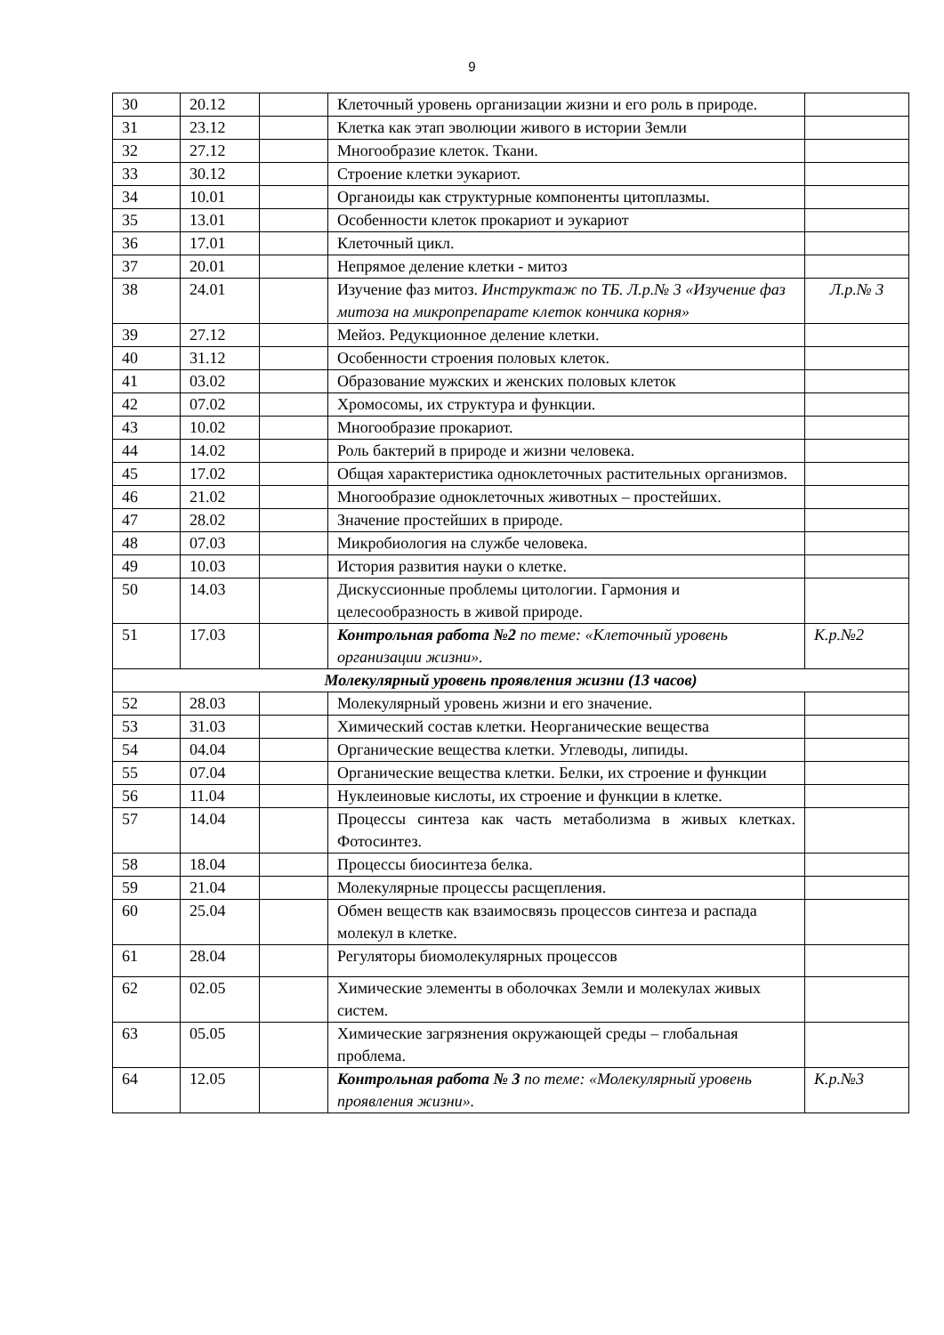9
| 30 | 20.12 | | Клеточный уровень организации жизни и его роль в природе. | |
| 31 | 23.12 | | Клетка как этап эволюции живого в истории Земли | |
| 32 | 27.12 | | Многообразие клеток. Ткани. | |
| 33 | 30.12 | | Строение клетки эукариот. | |
| 34 | 10.01 | | Органоиды как структурные компоненты цитоплазмы. | |
| 35 | 13.01 | | Особенности клеток прокариот и эукариот | |
| 36 | 17.01 | | Клеточный цикл. | |
| 37 | 20.01 | | Непрямое деление клетки - митоз | |
| 38 | 24.01 | | Изучение фаз митоз. Инструктаж по ТБ. Л.р.№ 3 «Изучение фаз митоза на микропрепарате клеток кончика корня» | Л.р.№ 3 |
| 39 | 27.12 | | Мейоз. Редукционное деление клетки. | |
| 40 | 31.12 | | Особенности строения половых клеток. | |
| 41 | 03.02 | | Образование мужских и женских половых клеток | |
| 42 | 07.02 | | Хромосомы, их структура и функции. | |
| 43 | 10.02 | | Многообразие прокариот. | |
| 44 | 14.02 | | Роль бактерий в природе и жизни человека. | |
| 45 | 17.02 | | Общая характеристика одноклеточных растительных организмов. | |
| 46 | 21.02 | | Многообразие одноклеточных животных – простейших. | |
| 47 | 28.02 | | Значение простейших в природе. | |
| 48 | 07.03 | | Микробиология на службе человека. | |
| 49 | 10.03 | | История развития науки о клетке. | |
| 50 | 14.03 | | Дискуссионные проблемы цитологии. Гармония и целесообразность в живой природе. | |
| 51 | 17.03 | | Контрольная работа №2 по теме: «Клеточный уровень организации жизни». | К.р.№2 |
| Молекулярный уровень проявления жизни (13 часов) | | | | |
| 52 | 28.03 | | Молекулярный уровень жизни и его значение. | |
| 53 | 31.03 | | Химический состав клетки. Неорганические вещества | |
| 54 | 04.04 | | Органические вещества клетки. Углеводы, липиды. | |
| 55 | 07.04 | | Органические вещества клетки. Белки, их строение и функции | |
| 56 | 11.04 | | Нуклеиновые кислоты, их строение и функции в клетке. | |
| 57 | 14.04 | | Процессы синтеза как часть метаболизма в живых клетках. Фотосинтез. | |
| 58 | 18.04 | | Процессы биосинтеза белка. | |
| 59 | 21.04 | | Молекулярные процессы расщепления. | |
| 60 | 25.04 | | Обмен веществ как взаимосвязь процессов синтеза и распада молекул в клетке. | |
| 61 | 28.04 | | Регуляторы биомолекулярных процессов | |
| 62 | 02.05 | | Химические элементы в оболочках Земли и молекулах живых систем. | |
| 63 | 05.05 | | Химические загрязнения окружающей среды – глобальная проблема. | |
| 64 | 12.05 | | Контрольная работа № 3 по теме: «Молекулярный уровень проявления жизни». | К.р.№3 |